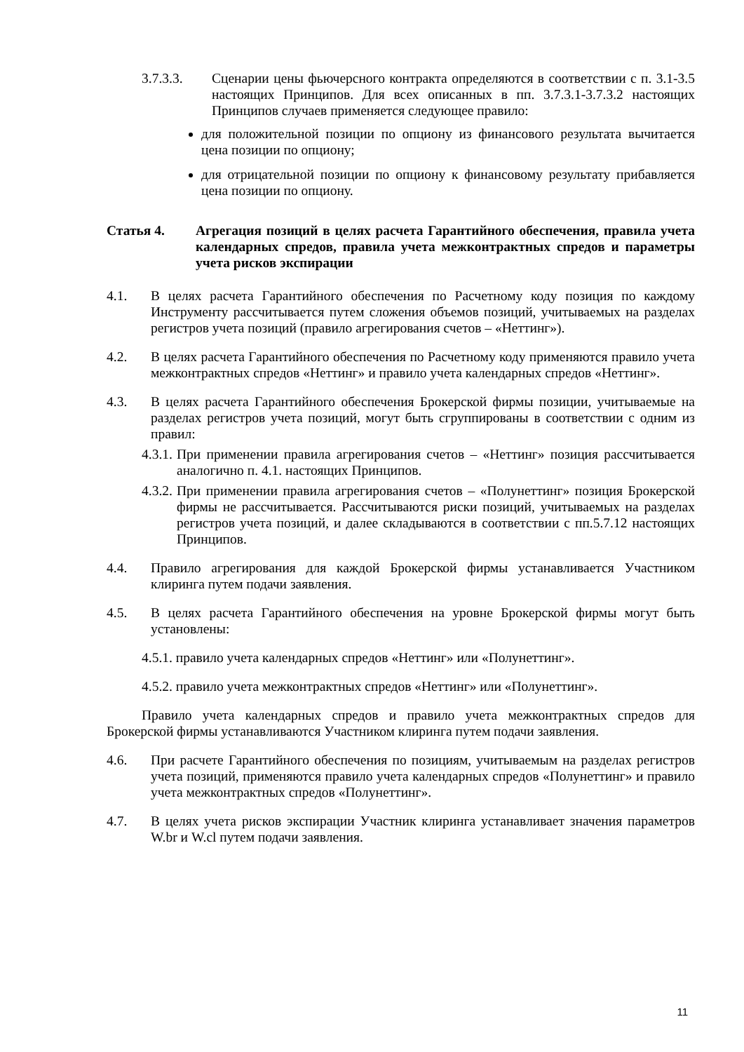3.7.3.3. Сценарии цены фьючерсного контракта определяются в соответствии с п. 3.1-3.5 настоящих Принципов. Для всех описанных в пп. 3.7.3.1-3.7.3.2 настоящих Принципов случаев применяется следующее правило:
для положительной позиции по опциону из финансового результата вычитается цена позиции по опциону;
для отрицательной позиции по опциону к финансовому результату прибавляется цена позиции по опциону.
Статья 4. Агрегация позиций в целях расчета Гарантийного обеспечения, правила учета календарных спредов, правила учета межконтрактных спредов и параметры учета рисков экспирации
4.1. В целях расчета Гарантийного обеспечения по Расчетному коду позиция по каждому Инструменту рассчитывается путем сложения объемов позиций, учитываемых на разделах регистров учета позиций (правило агрегирования счетов – «Неттинг»).
4.2. В целях расчета Гарантийного обеспечения по Расчетному коду применяются правило учета межконтрактных спредов «Неттинг» и правило учета календарных спредов «Неттинг».
4.3. В целях расчета Гарантийного обеспечения Брокерской фирмы позиции, учитываемые на разделах регистров учета позиций, могут быть сгруппированы в соответствии с одним из правил:
4.3.1. При применении правила агрегирования счетов – «Неттинг» позиция рассчитывается аналогично п. 4.1. настоящих Принципов.
4.3.2. При применении правила агрегирования счетов – «Полунеттинг» позиция Брокерской фирмы не рассчитывается. Рассчитываются риски позиций, учитываемых на разделах регистров учета позиций, и далее складываются в соответствии с пп.5.7.12 настоящих Принципов.
4.4. Правило агрегирования для каждой Брокерской фирмы устанавливается Участником клиринга путем подачи заявления.
4.5. В целях расчета Гарантийного обеспечения на уровне Брокерской фирмы могут быть установлены:
4.5.1. правило учета календарных спредов «Неттинг» или «Полунеттинг».
4.5.2. правило учета межконтрактных спредов «Неттинг» или «Полунеттинг».
Правило учета календарных спредов и правило учета межконтрактных спредов для Брокерской фирмы устанавливаются Участником клиринга путем подачи заявления.
4.6. При расчете Гарантийного обеспечения по позициям, учитываемым на разделах регистров учета позиций, применяются правило учета календарных спредов «Полунеттинг» и правило учета межконтрактных спредов «Полунеттинг».
4.7. В целях учета рисков экспирации Участник клиринга устанавливает значения параметров W.br и W.cl путем подачи заявления.
11